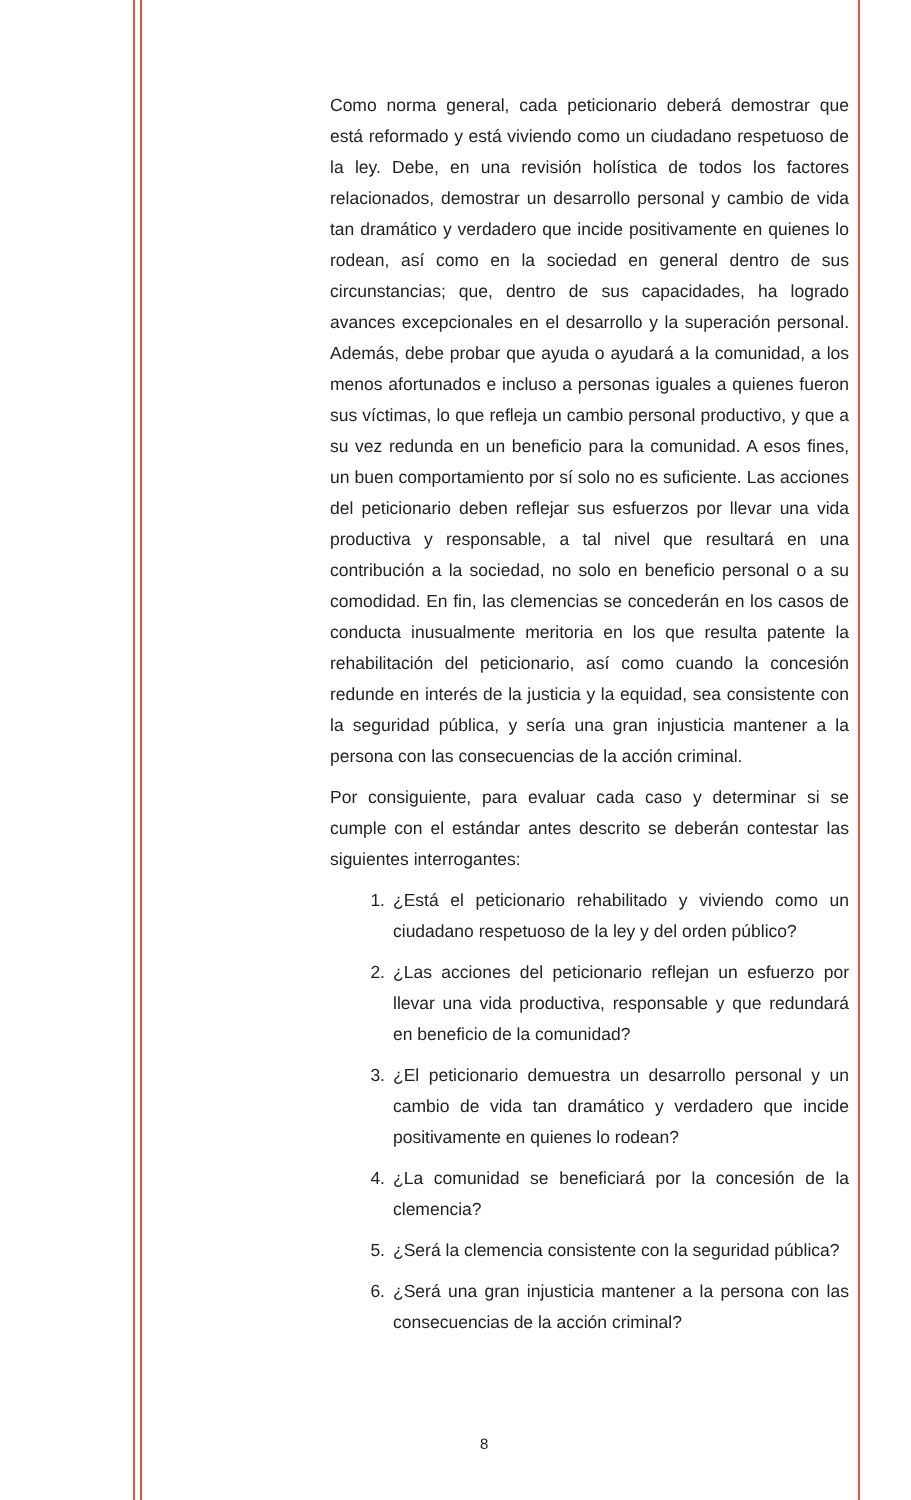Como norma general, cada peticionario deberá demostrar que está reformado y está viviendo como un ciudadano respetuoso de la ley. Debe, en una revisión holística de todos los factores relacionados, demostrar un desarrollo personal y cambio de vida tan dramático y verdadero que incide positivamente en quienes lo rodean, así como en la sociedad en general dentro de sus circunstancias; que, dentro de sus capacidades, ha logrado avances excepcionales en el desarrollo y la superación personal. Además, debe probar que ayuda o ayudará a la comunidad, a los menos afortunados e incluso a personas iguales a quienes fueron sus víctimas, lo que refleja un cambio personal productivo, y que a su vez redunda en un beneficio para la comunidad. A esos fines, un buen comportamiento por sí solo no es suficiente. Las acciones del peticionario deben reflejar sus esfuerzos por llevar una vida productiva y responsable, a tal nivel que resultará en una contribución a la sociedad, no solo en beneficio personal o a su comodidad. En fin, las clemencias se concederán en los casos de conducta inusualmente meritoria en los que resulta patente la rehabilitación del peticionario, así como cuando la concesión redunde en interés de la justicia y la equidad, sea consistente con la seguridad pública, y sería una gran injusticia mantener a la persona con las consecuencias de la acción criminal.
Por consiguiente, para evaluar cada caso y determinar si se cumple con el estándar antes descrito se deberán contestar las siguientes interrogantes:
1. ¿Está el peticionario rehabilitado y viviendo como un ciudadano respetuoso de la ley y del orden público?
2. ¿Las acciones del peticionario reflejan un esfuerzo por llevar una vida productiva, responsable y que redundará en beneficio de la comunidad?
3. ¿El peticionario demuestra un desarrollo personal y un cambio de vida tan dramático y verdadero que incide positivamente en quienes lo rodean?
4. ¿La comunidad se beneficiará por la concesión de la clemencia?
5. ¿Será la clemencia consistente con la seguridad pública?
6. ¿Será una gran injusticia mantener a la persona con las consecuencias de la acción criminal?
8